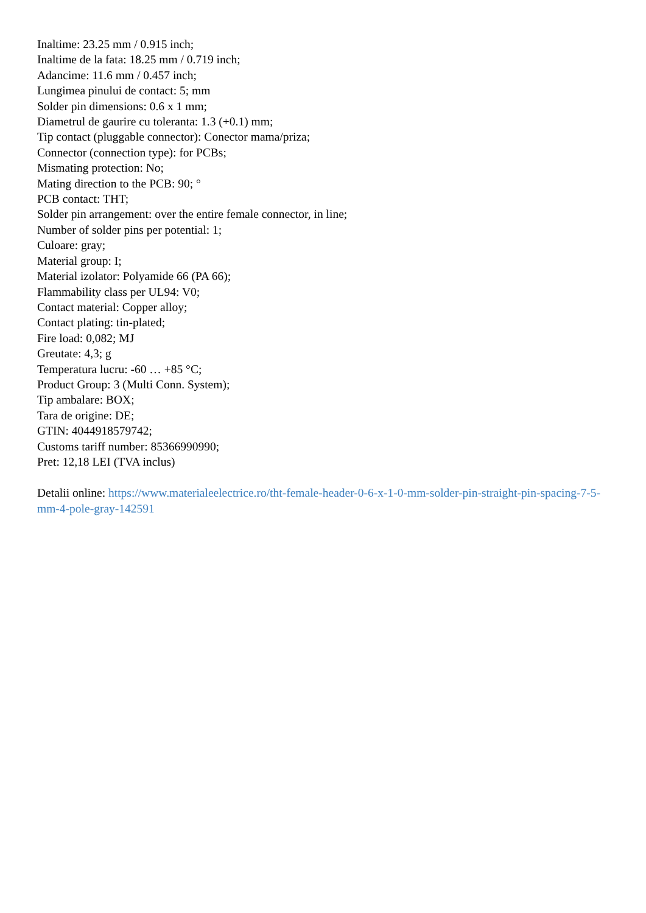Inaltime: 23.25 mm / 0.915 inch;
Inaltime de la fata: 18.25 mm / 0.719 inch;
Adancime: 11.6 mm / 0.457 inch;
Lungimea pinului de contact: 5; mm
Solder pin dimensions: 0.6 x 1 mm;
Diametrul de gaurire cu toleranta: 1.3 (+0.1) mm;
Tip contact (pluggable connector): Conector mama/priza;
Connector (connection type): for PCBs;
Mismating protection: No;
Mating direction to the PCB: 90; °
PCB contact: THT;
Solder pin arrangement: over the entire female connector, in line;
Number of solder pins per potential: 1;
Culoare: gray;
Material group: I;
Material izolator: Polyamide 66 (PA 66);
Flammability class per UL94: V0;
Contact material: Copper alloy;
Contact plating: tin-plated;
Fire load: 0,082; MJ
Greutate: 4,3; g
Temperatura lucru: -60 … +85 °C;
Product Group: 3 (Multi Conn. System);
Tip ambalare: BOX;
Tara de origine: DE;
GTIN: 4044918579742;
Customs tariff number: 85366990990;
Pret: 12,18 LEI (TVA inclus)
Detalii online: https://www.materialeelectrice.ro/tht-female-header-0-6-x-1-0-mm-solder-pin-straight-pin-spacing-7-5-mm-4-pole-gray-142591